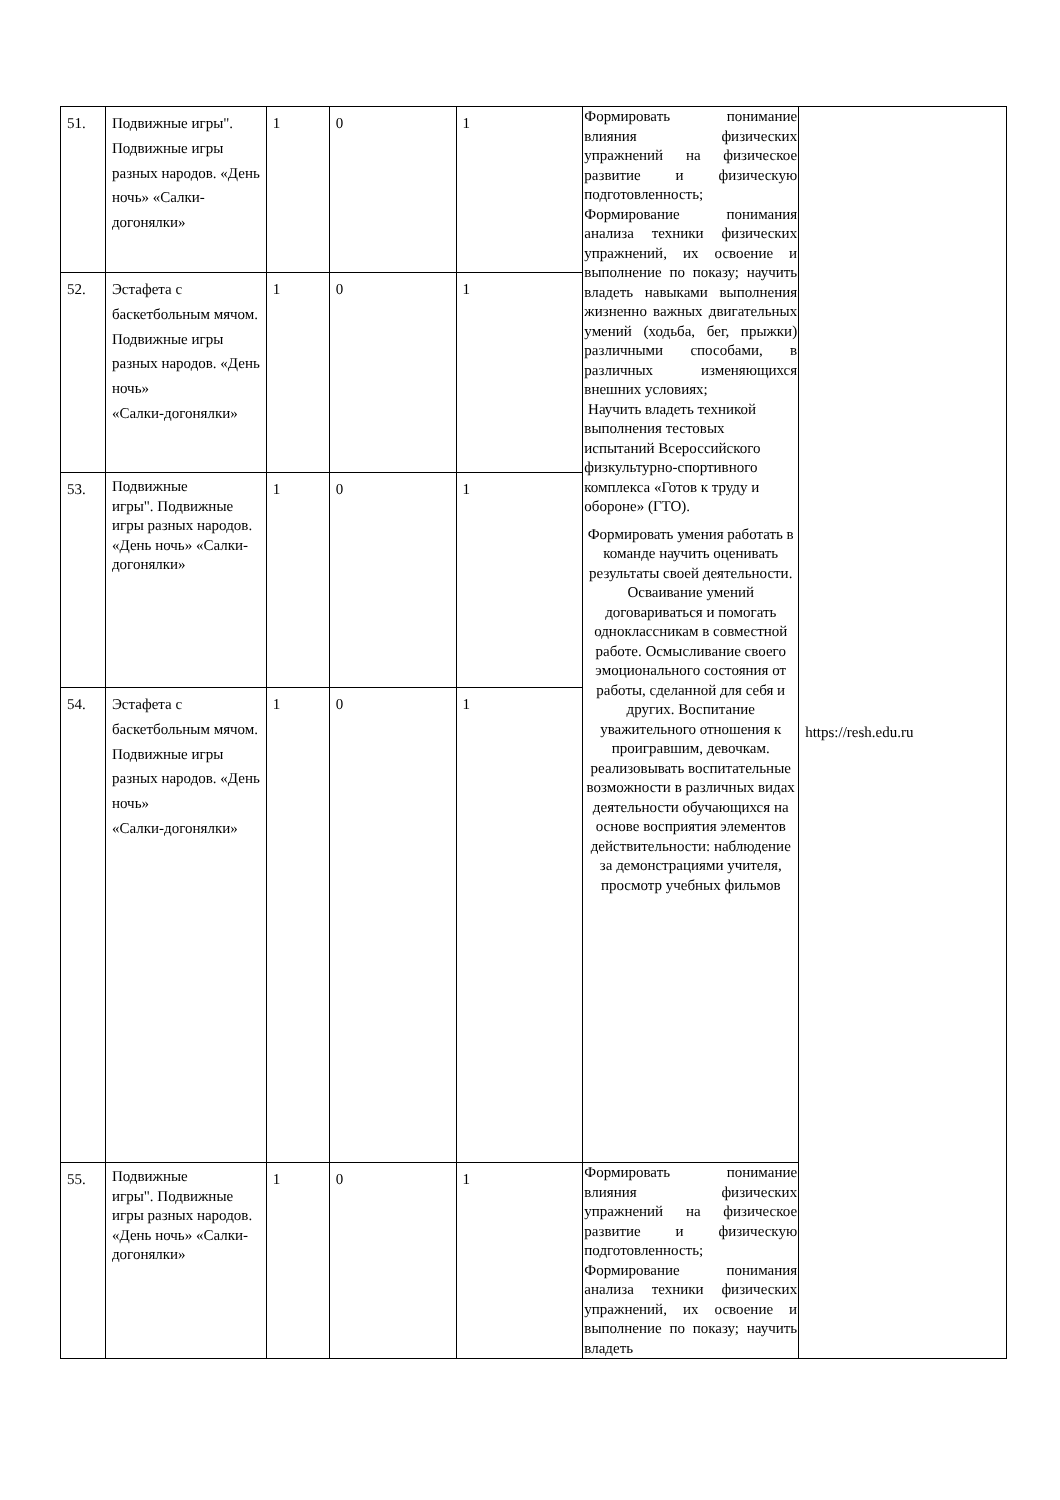| 51. | Подвижные игры". Подвижные игры разных народов. «День ночь» «Салки-догонялки» | 1 | 0 | 1 | Формировать понимание влияния физических упражнений на физическое развитие и физическую подготовленность; Формирование понимания анализа техники физических упражнений, их освоение и выполнение по показу; научить владеть навыками выполнения жизненно важных двигательных умений (ходьба, бег, прыжки) различными способами, в различных изменяющихся внешних условиях; Научить владеть техникой выполнения тестовых испытаний Всероссийского физкультурно-спортивного комплекса «Готов к труду и обороне» (ГТО). Формировать умения работать в команде научить оценивать результаты своей деятельности. Осваивание умений договариваться и помогать одноклассникам в совместной работе. Осмысливание своего эмоционального состояния от работы, сделанной для себя и других. Воспитание уважительного отношения к проигравшим, девочкам. реализовывать воспитательные возможности в различных видах деятельности обучающихся на основе восприятия элементов действительности: наблюдение за демонстрациями учителя, просмотр учебных фильмов | https://resh.edu.ru |
| 52. | Эстафета с баскетбольным мячом. Подвижные игры разных народов. «День ночь» «Салки-догонялки» | 1 | 0 | 1 | | |
| 53. | Подвижные игры". Подвижные игры разных народов. «День ночь» «Салки-догонялки» | 1 | 0 | 1 | | |
| 54. | Эстафета с баскетбольным мячом. Подвижные игры разных народов. «День ночь» «Салки-догонялки» | 1 | 0 | 1 | | |
| 55. | Подвижные игры". Подвижные игры разных народов. «День ночь» «Салки-догонялки» | 1 | 0 | 1 | Формировать понимание влияния физических упражнений на физическое развитие и физическую подготовленность; Формирование понимания анализа техники физических упражнений, их освоение и выполнение по показу; научить владеть | |